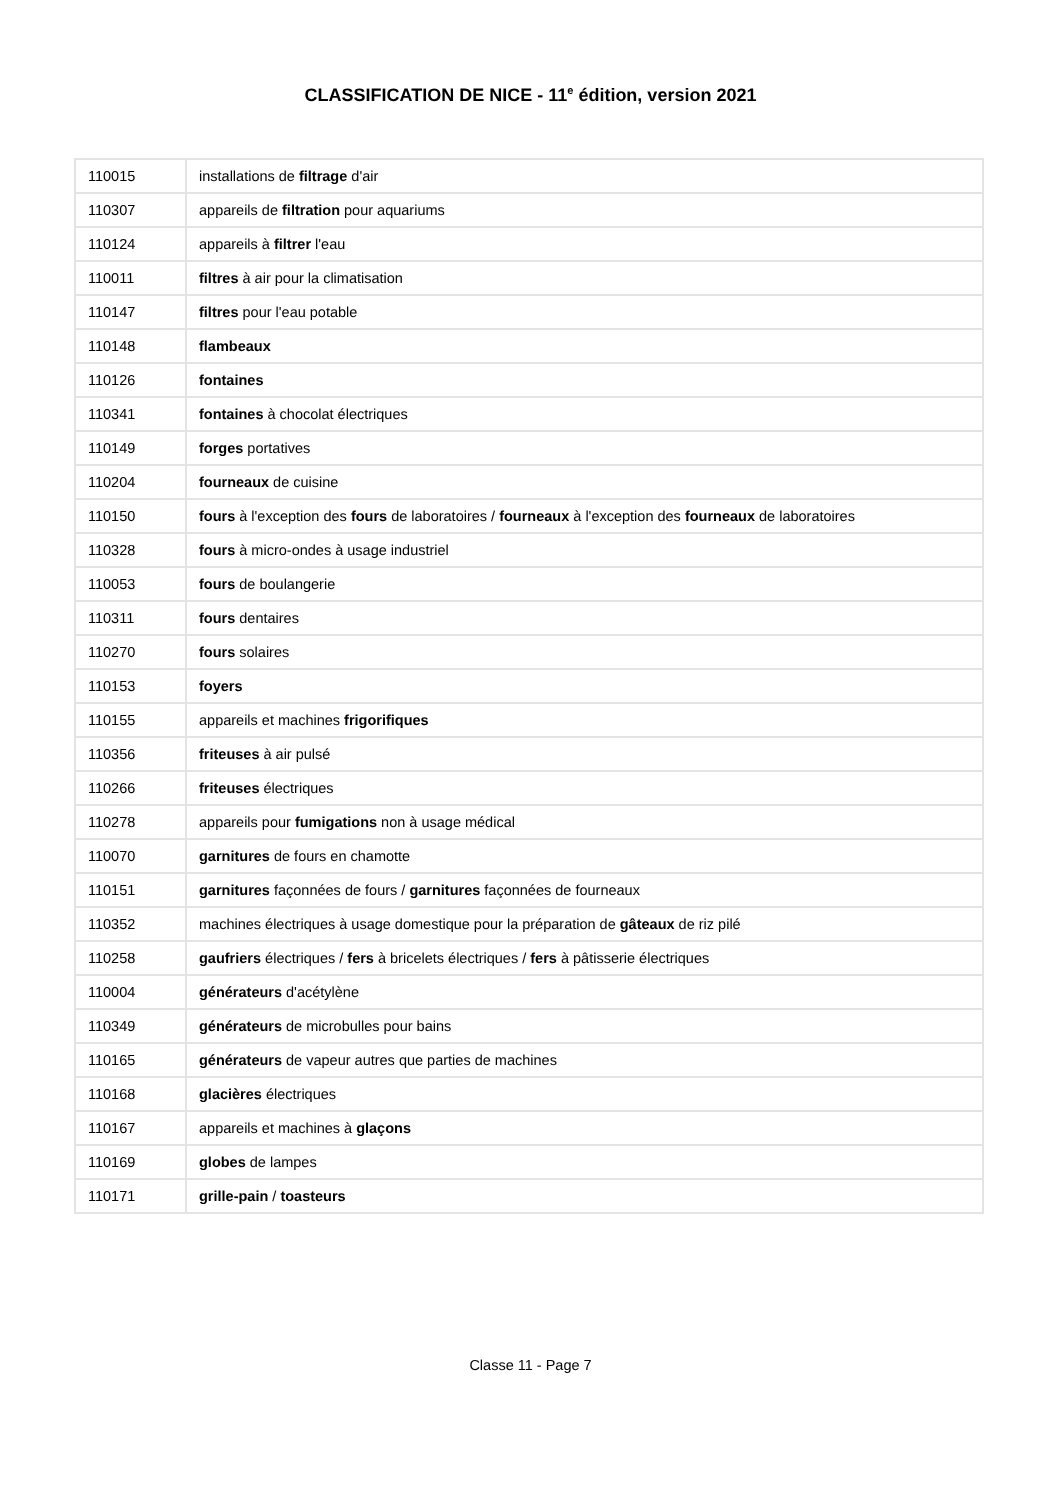CLASSIFICATION DE NICE - 11<sup>e</sup> édition, version 2021
| 110015 | installations de filtrage d'air |
| 110307 | appareils de filtration pour aquariums |
| 110124 | appareils à filtrer l'eau |
| 110011 | filtres à air pour la climatisation |
| 110147 | filtres pour l'eau potable |
| 110148 | flambeaux |
| 110126 | fontaines |
| 110341 | fontaines à chocolat électriques |
| 110149 | forges portatives |
| 110204 | fourneaux de cuisine |
| 110150 | fours à l'exception des fours de laboratoires / fourneaux à l'exception des fourneaux de laboratoires |
| 110328 | fours à micro-ondes à usage industriel |
| 110053 | fours de boulangerie |
| 110311 | fours dentaires |
| 110270 | fours solaires |
| 110153 | foyers |
| 110155 | appareils et machines frigorifiques |
| 110356 | friteuses à air pulsé |
| 110266 | friteuses électriques |
| 110278 | appareils pour fumigations non à usage médical |
| 110070 | garnitures de fours en chamotte |
| 110151 | garnitures façonnées de fours / garnitures façonnées de fourneaux |
| 110352 | machines électriques à usage domestique pour la préparation de gâteaux de riz pilé |
| 110258 | gaufriers électriques / fers à bricelets électriques / fers à pâtisserie électriques |
| 110004 | générateurs d'acétylène |
| 110349 | générateurs de microbulles pour bains |
| 110165 | générateurs de vapeur autres que parties de machines |
| 110168 | glacières électriques |
| 110167 | appareils et machines à glaçons |
| 110169 | globes de lampes |
| 110171 | grille-pain / toasteurs |
Classe 11 - Page 7